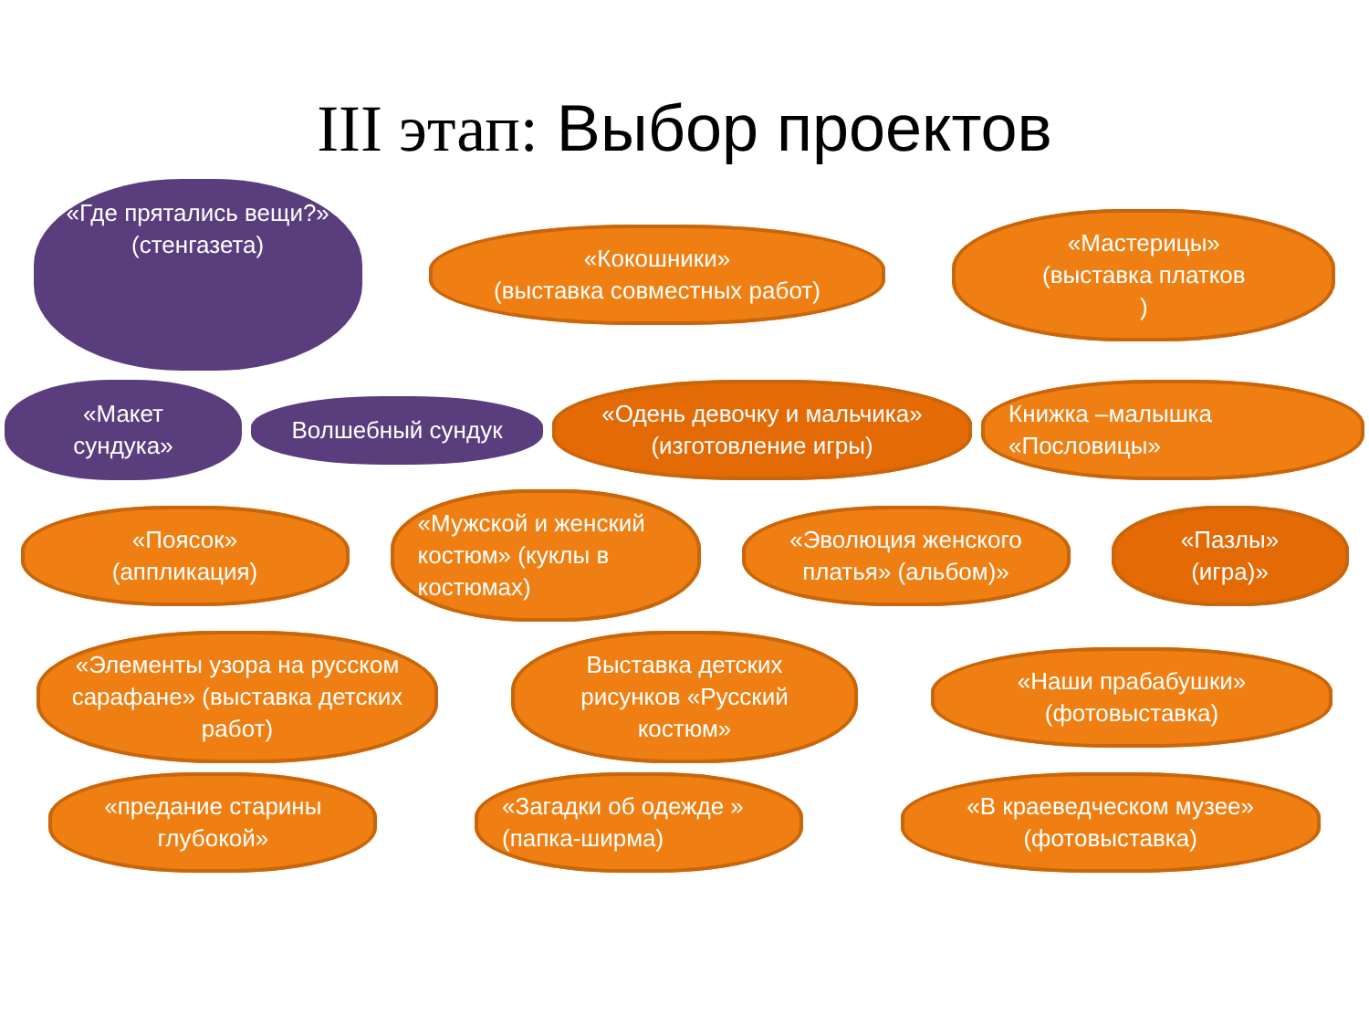III этап: Выбор проектов
«Где прятались вещи?»
(стенгазета)
«Кокошники»
(выставка совместных работ)
«Мастерицы»
(выставка платков
)
«Макет сундука»
Волшебный сундук
«Одень девочку и мальчика»
(изготовление игры)
Книжка –малышка «Пословицы»
«Поясок»
(аппликация)
«Мужской и женский костюм» (куклы в костюмах)
«Эволюция женского платья» (альбом)»
«Пазлы»
(игра)»
«Элементы узора на русском сарафане» (выставка детских работ)
Выставка детских рисунков «Русский костюм»
«Наши прабабушки»
(фотовыставка)
«предание старины глубокой»
«Загадки об одежде »
(папка-ширма)
«В краеведческом музее»
(фотовыставка)